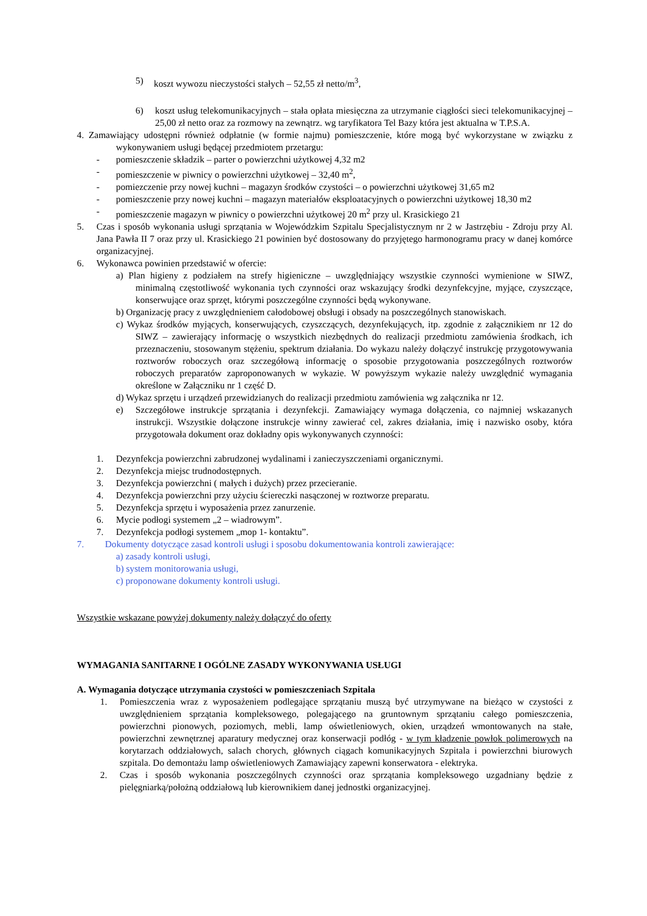5) koszt wywozu nieczystości stałych – 52,55 zł netto/m<sup>3</sup>,
6) koszt usług telekomunikacyjnych – stała opłata miesięczna za utrzymanie ciągłości sieci telekomunikacyjnej – 25,00 zł netto oraz za rozmowy na zewnątrz. wg taryfikatora Tel Bazy która jest aktualna w T.P.S.A.
4. Zamawiający udostępni również odpłatnie (w formie najmu) pomieszczenie, które mogą być wykorzystane w związku z wykonywaniem usługi będącej przedmiotem przetargu:
- pomieszczenie składzik – parter o powierzchni użytkowej 4,32 m2
- pomieszczenie w piwnicy o powierzchni użytkowej – 32,40 m<sup>2</sup>,
- pomiezczenie przy nowej kuchni – magazyn środków czystości – o powierzchni użytkowej 31,65 m2
- pomieszczenie przy nowej kuchni – magazyn materiałów eksploatacyjnych o powierzchni użytkowej 18,30 m2
- pomieszczenie magazyn w piwnicy o powierzchni użytkowej 20 m<sup>2</sup> przy ul. Krasickiego 21
5. Czas i sposób wykonania usługi sprzątania w Wojewódzkim Szpitalu Specjalistycznym nr 2 w Jastrzębiu - Zdroju przy Al. Jana Pawła II 7 oraz przy ul. Krasickiego 21 powinien być dostosowany do przyjętego harmonogramu pracy w danej komórce organizacyjnej.
6. Wykonawca powinien przedstawić w ofercie:
a) Plan higieny z podziałem na strefy higieniczne – uwzględniający wszystkie czynności wymienione w SIWZ, minimalną częstotliwość wykonania tych czynności oraz wskazujący środki dezynfekcyjne, myjące, czyszczące, konserwujące oraz sprzęt, którymi poszczególne czynności będą wykonywane.
b) Organizację pracy z uwzględnieniem całodobowej obsługi i obsady na poszczególnych stanowiskach.
c) Wykaz środków myjących, konserwujących, czyszczących, dezynfekujących, itp. zgodnie z załącznikiem nr 12 do SIWZ – zawierający informację o wszystkich niezbędnych do realizacji przedmiotu zamówienia środkach, ich przeznaczeniu, stosowanym stężeniu, spektrum działania. Do wykazu należy dołączyć instrukcję przygotowywania roztworów roboczych oraz szczegółową informację o sposobie przygotowania poszczególnych roztworów roboczych preparatów zaproponowanych w wykazie. W powyższym wykazie należy uwzględnić wymagania określone w Załączniku nr 1 część D.
d) Wykaz sprzętu i urządzeń przewidzianych do realizacji przedmiotu zamówienia wg załącznika nr 12.
e) Szczegółowe instrukcje sprzątania i dezynfekcji. Zamawiający wymaga dołączenia, co najmniej wskazanych instrukcji. Wszystkie dołączone instrukcje winny zawierać cel, zakres działania, imię i nazwisko osoby, która przygotowała dokument oraz dokładny opis wykonywanych czynności:
1. Dezynfekcja powierzchni zabrudzonej wydalinami i zanieczyszczeniami organicznymi.
2. Dezynfekcja miejsc trudnodostępnych.
3. Dezynfekcja powierzchni ( małych i dużych) przez przecieranie.
4. Dezynfekcja powierzchni przy użyciu ściereczki nasączonej w roztworze preparatu.
5. Dezynfekcja sprzętu i wyposażenia przez zanurzenie.
6. Mycie podłogi systemem „2 – wiadrowym”.
7. Dezynfekcja podłogi systemem „mop 1- kontaktu”.
7. Dokumenty dotyczące zasad kontroli usługi i sposobu dokumentowania kontroli zawierające:
a) zasady kontroli usługi,
b) system monitorowania usługi,
c) proponowane dokumenty kontroli usługi.
Wszystkie wskazane powyżej dokumenty należy dołączyć do oferty
WYMAGANIA SANITARNE I OGÓLNE ZASADY WYKONYWANIA USŁUGI
A. Wymagania dotyczące utrzymania czystości w pomieszczeniach Szpitala
1. Pomieszczenia wraz z wyposażeniem podlegające sprzątaniu muszą być utrzymywane na bieżąco w czystości z uwzględnieniem sprzątania kompleksowego, polegającego na gruntownym sprzątaniu całego pomieszczenia, powierzchni pionowych, poziomych, mebli, lamp oświetleniowych, okien, urządzeń wmontowanych na stałe, powierzchni zewnętrznej aparatury medycznej oraz konserwacji podłóg - w tym kładzenie powłok polimerowych na korytarzach oddziałowych, salach chorych, głównych ciągach komunikacyjnych Szpitala i powierzchni biurowych szpitala. Do demontażu lamp oświetleniowych Zamawiający zapewni konserwatora - elektryka.
2. Czas i sposób wykonania poszczególnych czynności oraz sprzątania kompleksowego uzgadniany będzie z pielęgniarką/położną oddziałową lub kierownikiem danej jednostki organizacyjnej.